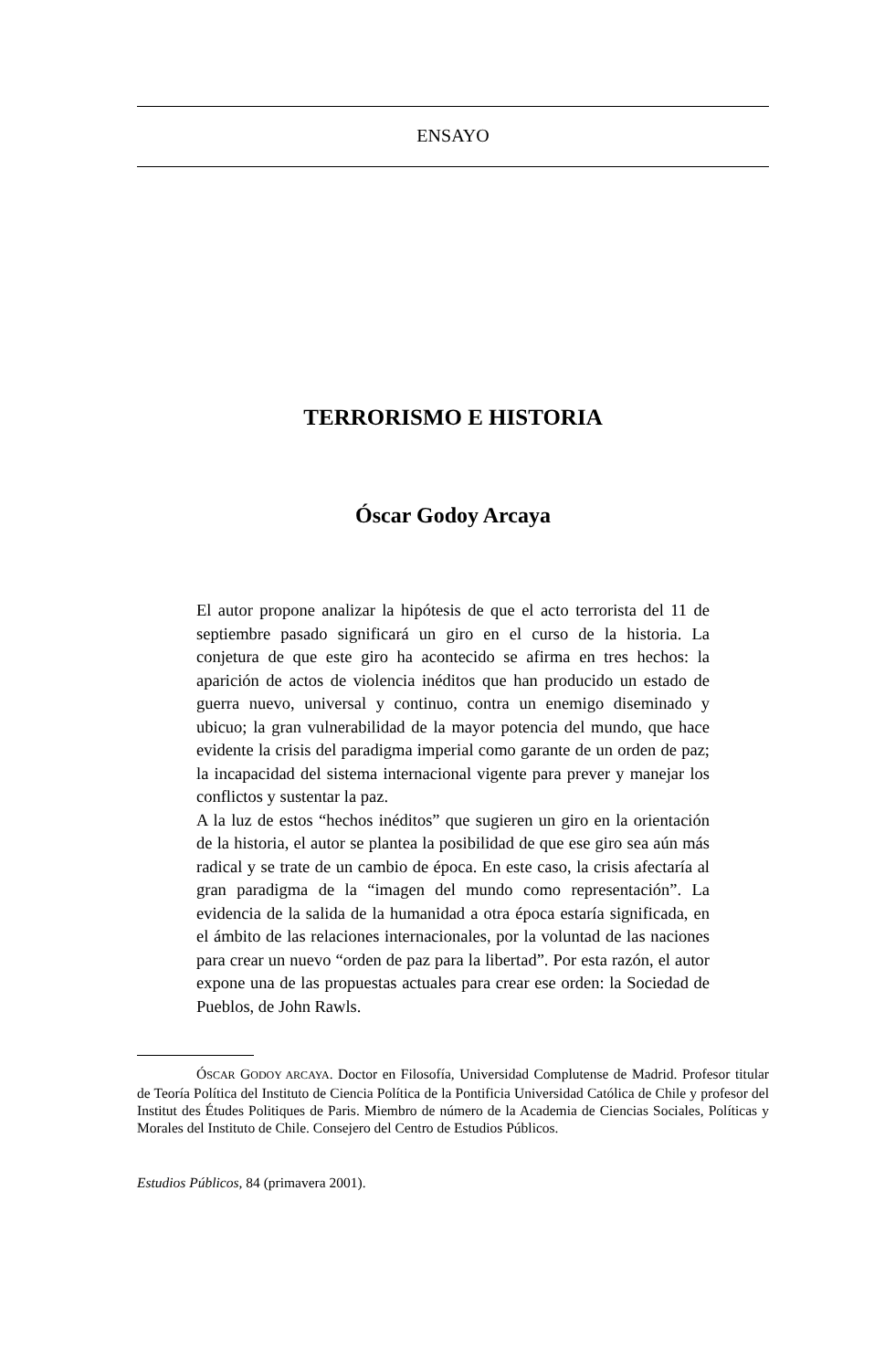ENSAYO
TERRORISMO E HISTORIA
Óscar Godoy Arcaya
El autor propone analizar la hipótesis de que el acto terrorista del 11 de septiembre pasado significará un giro en el curso de la historia. La conjetura de que este giro ha acontecido se afirma en tres hechos: la aparición de actos de violencia inéditos que han producido un estado de guerra nuevo, universal y continuo, contra un enemigo diseminado y ubicuo; la gran vulnerabilidad de la mayor potencia del mundo, que hace evidente la crisis del paradigma imperial como garante de un orden de paz; la incapacidad del sistema internacional vigente para prever y manejar los conflictos y sustentar la paz.
A la luz de estos “hechos inéditos” que sugieren un giro en la orientación de la historia, el autor se plantea la posibilidad de que ese giro sea aún más radical y se trate de un cambio de época. En este caso, la crisis afectaría al gran paradigma de la “imagen del mundo como representación”. La evidencia de la salida de la humanidad a otra época estaría significada, en el ámbito de las relaciones internacionales, por la voluntad de las naciones para crear un nuevo “orden de paz para la libertad”. Por esta razón, el autor expone una de las propuestas actuales para crear ese orden: la Sociedad de Pueblos, de John Rawls.
ÓSCAR GODOY ARCAYA. Doctor en Filosofía, Universidad Complutense de Madrid. Profesor titular de Teoría Política del Instituto de Ciencia Política de la Pontificia Universidad Católica de Chile y profesor del Institut des Études Politiques de Paris. Miembro de número de la Academia de Ciencias Sociales, Políticas y Morales del Instituto de Chile. Consejero del Centro de Estudios Públicos.
Estudios Públicos, 84 (primavera 2001).